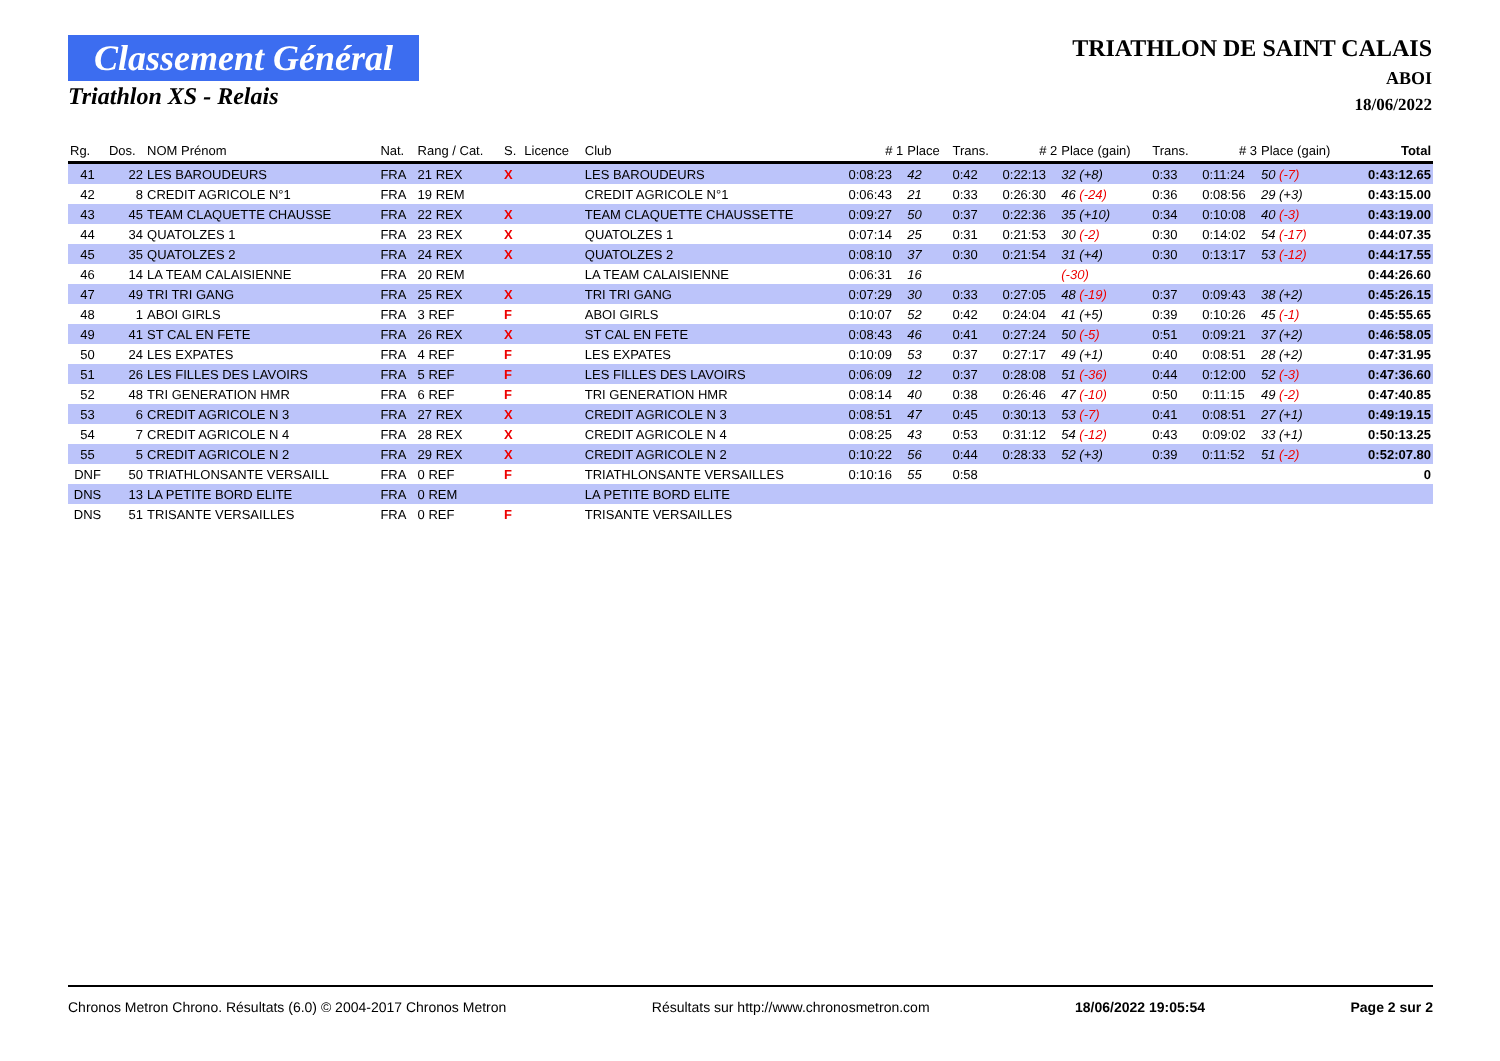Classement Général
Triathlon XS - Relais
TRIATHLON DE SAINT CALAIS
ABOI
18/06/2022
| Rg. | Dos. | NOM Prénom | Nat. | Rang / Cat. | S. | Licence | Club | # 1 | Place | Trans. | # 2 | Place (gain) | Trans. | # 3 | Place (gain) | Total |
| --- | --- | --- | --- | --- | --- | --- | --- | --- | --- | --- | --- | --- | --- | --- | --- | --- |
| 41 | 22 | LES BAROUDEURS | FRA | 21 REX | X | | LES BAROUDEURS | 0:08:23 | 42 | 0:42 | 0:22:13 | 32 (+8) | 0:33 | 0:11:24 | 50 (-7) | 0:43:12.65 |
| 42 | 8 | CREDIT AGRICOLE N°1 | FRA | 19 REM | | | CREDIT AGRICOLE N°1 | 0:06:43 | 21 | 0:33 | 0:26:30 | 46 (-24) | 0:36 | 0:08:56 | 29 (+3) | 0:43:15.00 |
| 43 | 45 | TEAM CLAQUETTE CHAUSSE | FRA | 22 REX | X | | TEAM CLAQUETTE CHAUSSETTE | 0:09:27 | 50 | 0:37 | 0:22:36 | 35 (+10) | 0:34 | 0:10:08 | 40 (-3) | 0:43:19.00 |
| 44 | 34 | QUATOLZES 1 | FRA | 23 REX | X | | QUATOLZES 1 | 0:07:14 | 25 | 0:31 | 0:21:53 | 30 (-2) | 0:30 | 0:14:02 | 54 (-17) | 0:44:07.35 |
| 45 | 35 | QUATOLZES 2 | FRA | 24 REX | X | | QUATOLZES 2 | 0:08:10 | 37 | 0:30 | 0:21:54 | 31 (+4) | 0:30 | 0:13:17 | 53 (-12) | 0:44:17.55 |
| 46 | 14 | LA TEAM CALAISIENNE | FRA | 20 REM | | | LA TEAM CALAISIENNE | 0:06:31 | 16 | | | (-30) | | | | 0:44:26.60 |
| 47 | 49 | TRI TRI GANG | FRA | 25 REX | X | | TRI TRI GANG | 0:07:29 | 30 | 0:33 | 0:27:05 | 48 (-19) | 0:37 | 0:09:43 | 38 (+2) | 0:45:26.15 |
| 48 | 1 | ABOI GIRLS | FRA | 3 REF | F | | ABOI GIRLS | 0:10:07 | 52 | 0:42 | 0:24:04 | 41 (+5) | 0:39 | 0:10:26 | 45 (-1) | 0:45:55.65 |
| 49 | 41 | ST CAL EN FETE | FRA | 26 REX | X | | ST CAL EN FETE | 0:08:43 | 46 | 0:41 | 0:27:24 | 50 (-5) | 0:51 | 0:09:21 | 37 (+2) | 0:46:58.05 |
| 50 | 24 | LES EXPATES | FRA | 4 REF | F | | LES EXPATES | 0:10:09 | 53 | 0:37 | 0:27:17 | 49 (+1) | 0:40 | 0:08:51 | 28 (+2) | 0:47:31.95 |
| 51 | 26 | LES FILLES DES LAVOIRS | FRA | 5 REF | F | | LES FILLES DES LAVOIRS | 0:06:09 | 12 | 0:37 | 0:28:08 | 51 (-36) | 0:44 | 0:12:00 | 52 (-3) | 0:47:36.60 |
| 52 | 48 | TRI GENERATION HMR | FRA | 6 REF | F | | TRI GENERATION HMR | 0:08:14 | 40 | 0:38 | 0:26:46 | 47 (-10) | 0:50 | 0:11:15 | 49 (-2) | 0:47:40.85 |
| 53 | 6 | CREDIT AGRICOLE N 3 | FRA | 27 REX | X | | CREDIT AGRICOLE N 3 | 0:08:51 | 47 | 0:45 | 0:30:13 | 53 (-7) | 0:41 | 0:08:51 | 27 (+1) | 0:49:19.15 |
| 54 | 7 | CREDIT AGRICOLE N 4 | FRA | 28 REX | X | | CREDIT AGRICOLE N 4 | 0:08:25 | 43 | 0:53 | 0:31:12 | 54 (-12) | 0:43 | 0:09:02 | 33 (+1) | 0:50:13.25 |
| 55 | 5 | CREDIT AGRICOLE N 2 | FRA | 29 REX | X | | CREDIT AGRICOLE N 2 | 0:10:22 | 56 | 0:44 | 0:28:33 | 52 (+3) | 0:39 | 0:11:52 | 51 (-2) | 0:52:07.80 |
| DNF | 50 | TRIATHLONSANTE VERSAILL | FRA | 0 REF | F | | TRIATHLONSANTE VERSAILLES | 0:10:16 | 55 | 0:58 | | | | | | 0 |
| DNS | 13 | LA PETITE BORD ELITE | FRA | 0 REM | | | LA PETITE BORD ELITE | | | | | | | | | |
| DNS | 51 | TRISANTE VERSAILLES | FRA | 0 REF | F | | TRISANTE VERSAILLES | | | | | | | | | |
Chronos Metron Chrono. Résultats (6.0) © 2004-2017 Chronos Metron Résultats sur http://www.chronosmetron.com 18/06/2022 19:05:54 Page 2 sur 2